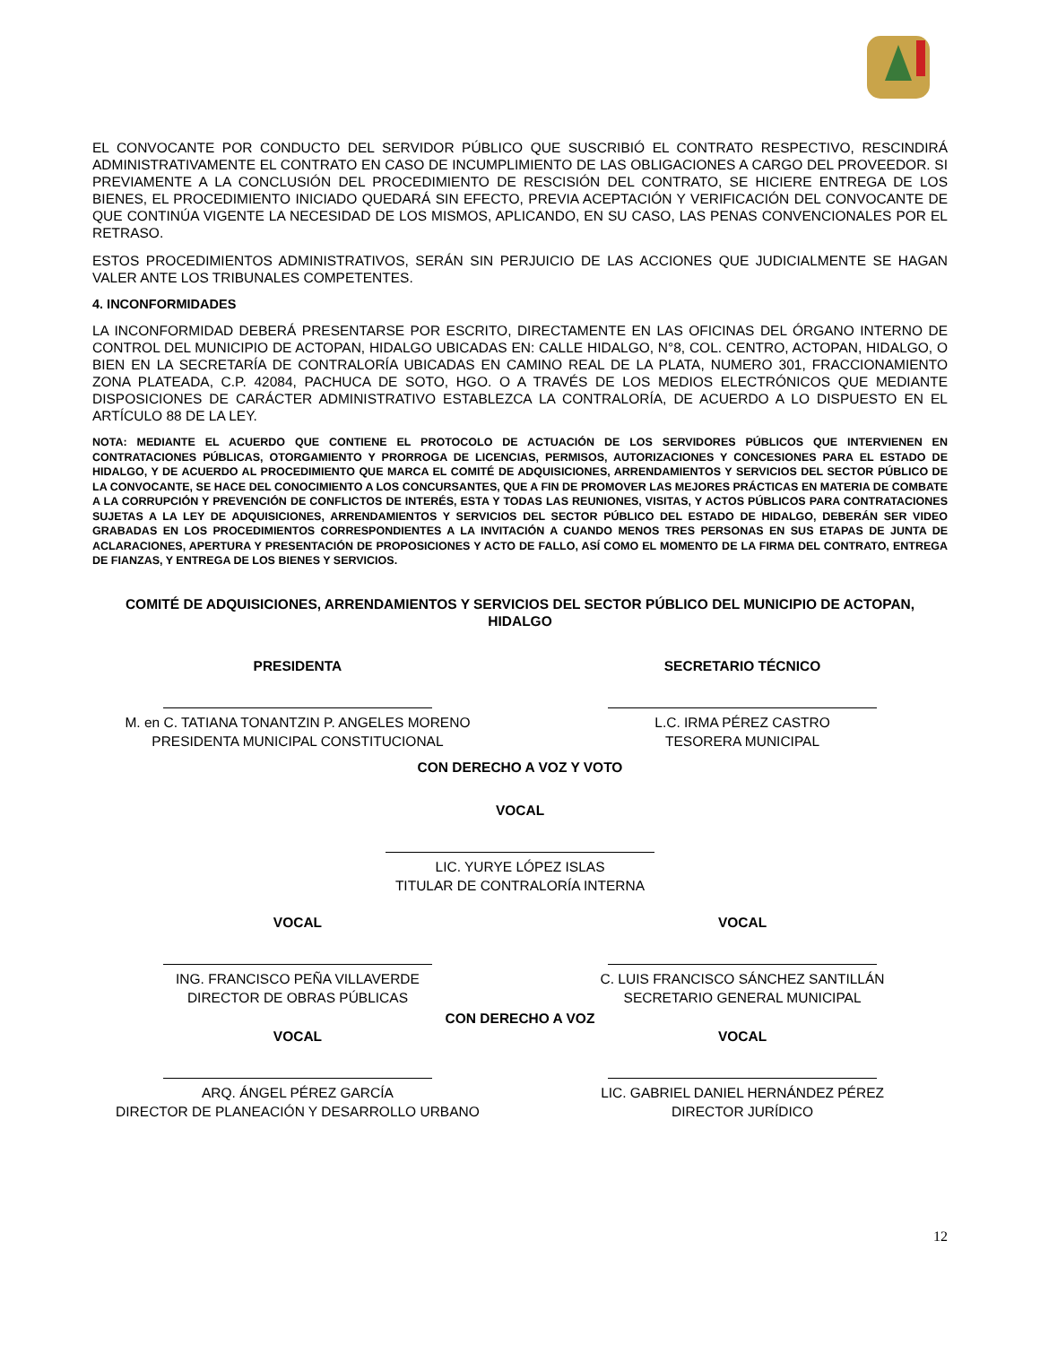EL CONVOCANTE POR CONDUCTO DEL SERVIDOR PÚBLICO QUE SUSCRIBIÓ EL CONTRATO RESPECTIVO, RESCINDIRÁ ADMINISTRATIVAMENTE EL CONTRATO EN CASO DE INCUMPLIMIENTO DE LAS OBLIGACIONES A CARGO DEL PROVEEDOR. SI PREVIAMENTE A LA CONCLUSIÓN DEL PROCEDIMIENTO DE RESCISIÓN DEL CONTRATO, SE HICIERE ENTREGA DE LOS BIENES, EL PROCEDIMIENTO INICIADO QUEDARÁ SIN EFECTO, PREVIA ACEPTACIÓN Y VERIFICACIÓN DEL CONVOCANTE DE QUE CONTINÚA VIGENTE LA NECESIDAD DE LOS MISMOS, APLICANDO, EN SU CASO, LAS PENAS CONVENCIONALES POR EL RETRASO.
ESTOS PROCEDIMIENTOS ADMINISTRATIVOS, SERÁN SIN PERJUICIO DE LAS ACCIONES QUE JUDICIALMENTE SE HAGAN VALER ANTE LOS TRIBUNALES COMPETENTES.
4. INCONFORMIDADES
LA INCONFORMIDAD DEBERÁ PRESENTARSE POR ESCRITO, DIRECTAMENTE EN LAS OFICINAS DEL ÓRGANO INTERNO DE CONTROL DEL MUNICIPIO DE ACTOPAN, HIDALGO UBICADAS EN: CALLE HIDALGO, N°8, COL. CENTRO, ACTOPAN, HIDALGO, O BIEN EN LA SECRETARÍA DE CONTRALORÍA UBICADAS EN CAMINO REAL DE LA PLATA, NUMERO 301, FRACCIONAMIENTO ZONA PLATEADA, C.P. 42084, PACHUCA DE SOTO, HGO. O A TRAVÉS DE LOS MEDIOS ELECTRÓNICOS QUE MEDIANTE DISPOSICIONES DE CARÁCTER ADMINISTRATIVO ESTABLEZCA LA CONTRALORÍA, DE ACUERDO A LO DISPUESTO EN EL ARTÍCULO 88 DE LA LEY.
NOTA: MEDIANTE EL ACUERDO QUE CONTIENE EL PROTOCOLO DE ACTUACIÓN DE LOS SERVIDORES PÚBLICOS QUE INTERVIENEN EN CONTRATACIONES PÚBLICAS, OTORGAMIENTO Y PRORROGA DE LICENCIAS, PERMISOS, AUTORIZACIONES Y CONCESIONES PARA EL ESTADO DE HIDALGO, Y DE ACUERDO AL PROCEDIMIENTO QUE MARCA EL COMITÉ DE ADQUISICIONES, ARRENDAMIENTOS Y SERVICIOS DEL SECTOR PÚBLICO DE LA CONVOCANTE, SE HACE DEL CONOCIMIENTO A LOS CONCURSANTES, QUE A FIN DE PROMOVER LAS MEJORES PRÁCTICAS EN MATERIA DE COMBATE A LA CORRUPCIÓN Y PREVENCIÓN DE CONFLICTOS DE INTERÉS, ESTA Y TODAS LAS REUNIONES, VISITAS, Y ACTOS PÚBLICOS PARA CONTRATACIONES SUJETAS A LA LEY DE ADQUISICIONES, ARRENDAMIENTOS Y SERVICIOS DEL SECTOR PÚBLICO DEL ESTADO DE HIDALGO, DEBERÁN SER VIDEO GRABADAS EN LOS PROCEDIMIENTOS CORRESPONDIENTES A LA INVITACIÓN A CUANDO MENOS TRES PERSONAS EN SUS ETAPAS DE JUNTA DE ACLARACIONES, APERTURA Y PRESENTACIÓN DE PROPOSICIONES Y ACTO DE FALLO, ASÍ COMO EL MOMENTO DE LA FIRMA DEL CONTRATO, ENTREGA DE FIANZAS, Y ENTREGA DE LOS BIENES Y SERVICIOS.
COMITÉ DE ADQUISICIONES, ARRENDAMIENTOS Y SERVICIOS DEL SECTOR PÚBLICO DEL MUNICIPIO DE ACTOPAN, HIDALGO
PRESIDENTA
M. en C. TATIANA TONANTZIN P. ANGELES MORENO
PRESIDENTA MUNICIPAL CONSTITUCIONAL
SECRETARIO TÉCNICO
L.C. IRMA PÉREZ CASTRO
TESORERA MUNICIPAL
CON DERECHO A VOZ Y VOTO
VOCAL
LIC. YURYE LÓPEZ ISLAS
TITULAR DE CONTRALORÍA INTERNA
VOCAL
ING. FRANCISCO PEÑA VILLAVERDE
DIRECTOR DE OBRAS PÚBLICAS
VOCAL
C. LUIS FRANCISCO SÁNCHEZ SANTILLÁN
SECRETARIO GENERAL MUNICIPAL
CON DERECHO A VOZ
VOCAL
ARQ. ÁNGEL PÉREZ GARCÍA
DIRECTOR DE PLANEACIÓN Y DESARROLLO URBANO
VOCAL
LIC. GABRIEL DANIEL HERNÁNDEZ PÉREZ
DIRECTOR JURÍDICO
12